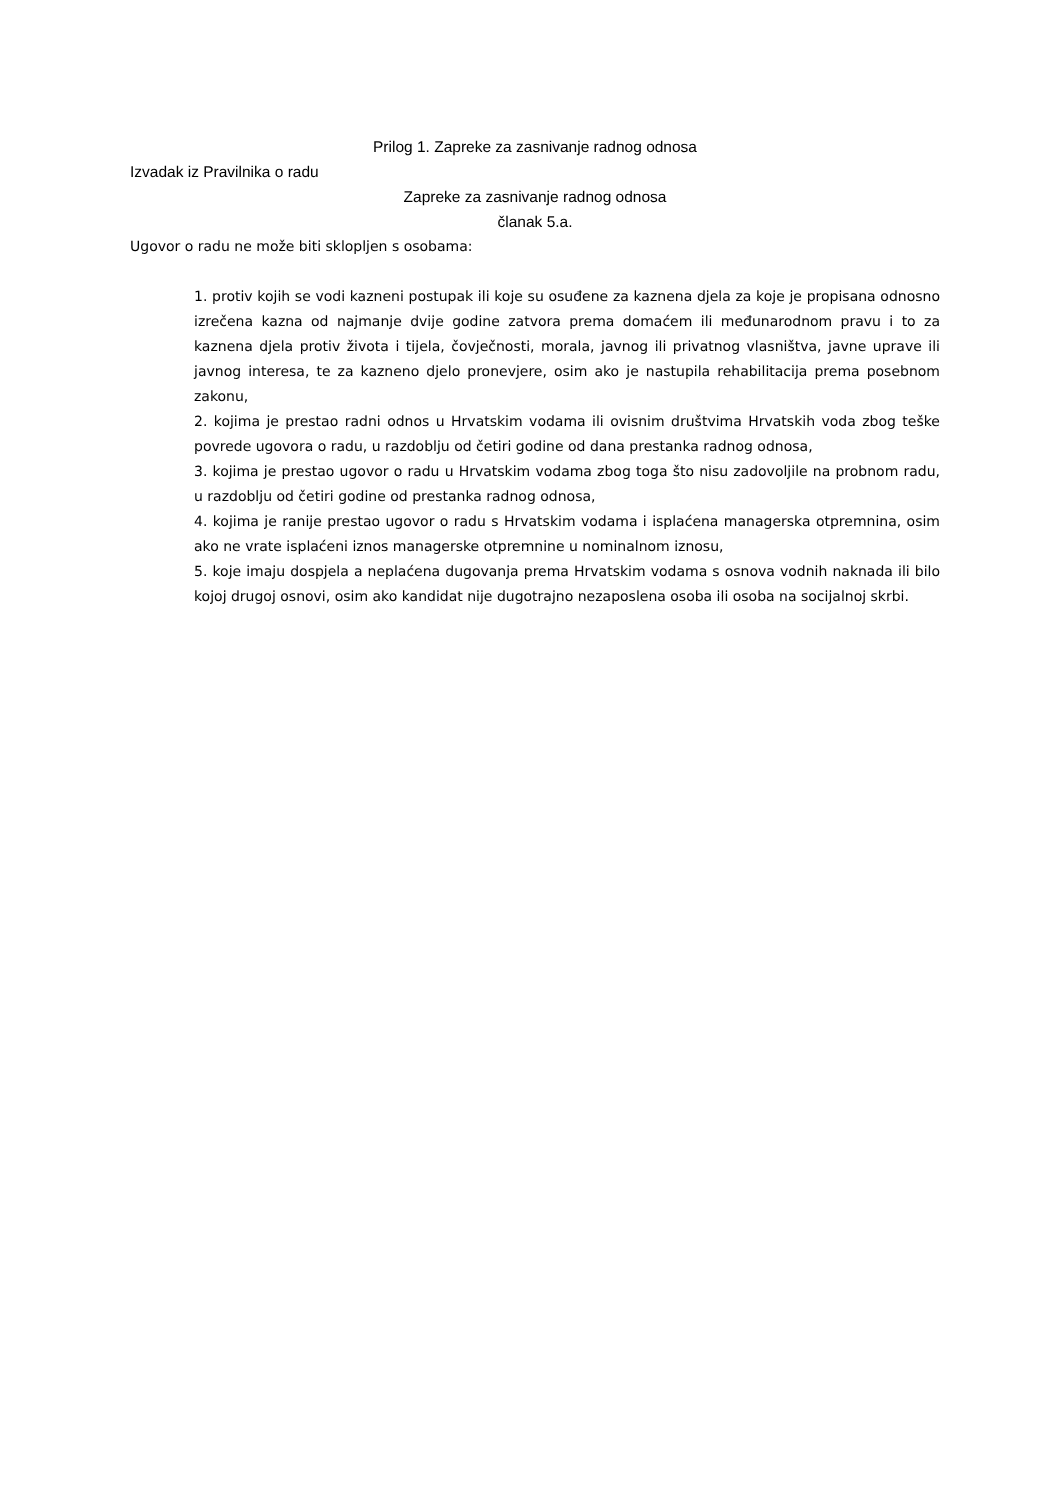Prilog 1. Zapreke za zasnivanje radnog odnosa
Izvadak iz Pravilnika o radu
Zapreke za zasnivanje radnog odnosa
članak 5.a.
Ugovor o radu ne može biti sklopljen s osobama:
1. protiv kojih se vodi kazneni postupak ili koje su osuđene za kaznena djela za koje je propisana odnosno izrečena kazna od najmanje dvije godine zatvora prema domaćem ili međunarodnom pravu i to za kaznena djela protiv života i tijela, čovječnosti, morala, javnog ili privatnog vlasništva, javne uprave ili javnog interesa, te za kazneno djelo pronevjere, osim ako je nastupila rehabilitacija prema posebnom zakonu,
2. kojima je prestao radni odnos u Hrvatskim vodama ili ovisnim društvima Hrvatskih voda zbog teške povrede ugovora o radu, u razdoblju od četiri godine od dana prestanka radnog odnosa,
3. kojima je prestao ugovor o radu u Hrvatskim vodama zbog toga što nisu zadovoljile na probnom radu, u razdoblju od četiri godine od prestanka radnog odnosa,
4. kojima je ranije prestao ugovor o radu s Hrvatskim vodama i isplaćena managerska otpremnina, osim ako ne vrate isplaćeni iznos managerske otpremnine u nominalnom iznosu,
5. koje imaju dospjela a neplaćena dugovanja prema Hrvatskim vodama s osnova vodnih naknada ili bilo kojoj drugoj osnovi, osim ako kandidat nije dugotrajno nezaposlena osoba ili osoba na socijalnoj skrbi.